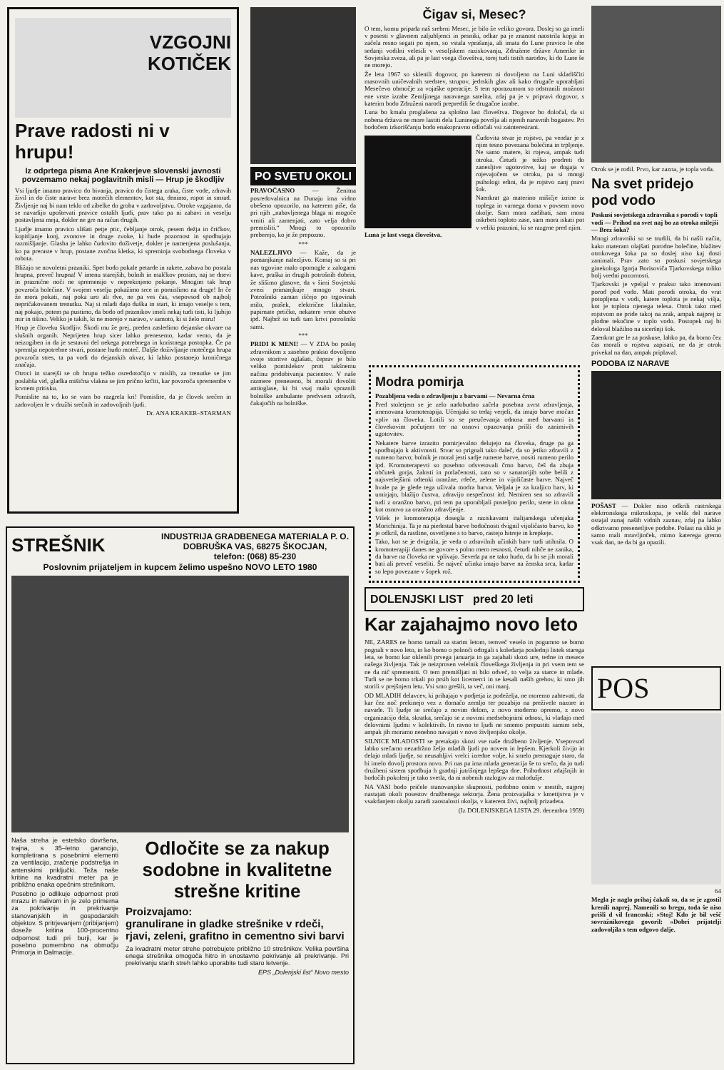VZGOJNI
KOTIČEK
Prave radosti ni v hrupu!
Iz odprtega pisma Ane Krakerjeve slovenski javnosti povzemamo nekaj poglavitnih misli — Hrup je škodljiv
Vsi ljudje imamo pravico do bivanja, pravico do čistega zraka, čiste vode, zdravih živil in do čiste narave brez motečih elementov, kot sta, denimo, ropot in smrad. Življenje naj bi nam teklo od zibelke do groba v zadovoljstvu. Otroke vzgajamo, da se navadijo upoštevati pravice ostalih ljudi, prav tako pa ni zabavi in veselju postavljena meja, dokler ne gre na račun drugih.
Ljudje imamo pravico slišati petje ptic, čebljanje otrok, pesem dežja in čričkov, kopitljanje konj, zvonove in druge zvoke, ki bude pozornost in spodbujajo razmišljanje. Glasba je lahko čudovito doživetje, dokler je namenjena poslušanju, ko pa preraste v hrup, postane zvočna kletka, ki spreminja svobodnega človeka v robota.
Bližajo se novoletni prazniki. Spet bodo pokale petarde in rakete, zabava bo postala hrupna, preveč hrupna! V imenu starejših, bolnih in malčkov prosim, naj se dnevi in praznične noči ne spremenijo v neprekinjeno pokanje. Mnogim tak hrup povzroča bolečine. V svojem veselju pokažimo srce in pomislimo na druge! In če že mora pokati, naj poka uro ali dve, ne pa ves čas, vsepovsod ob najbolj nepričakovanem trenutku. Naj si mladi dajo duška in stari, ki imajo veselje s tem, naj pokajo, potem pa pustimo, da bodo od praznikov imeli nekaj tudi tisti, ki ljubijo mir in tišino. Veliko je takih, ki ne morejo v naravo, v samoto, ki si želo miru!
Hrup je človeku škodljiv. Škodi mu že prej, preden zasledimo dejanske okvare na slušnih organih. Neprijeten hrup sicer lahko prenesemo, kadar vemo, da je neizogiben in da je sestavni del nekega potrebnega in koristnega postopka. Če pa spremlja nepotrebne stvari, postane hudo moteč. Daljše doživljanje motečega hrupa povzroča stres, ta pa vodi do dejanskih okvar, ki lahko postanejo kroničnega značaja.
Otroci in starejši se ob hrupu težko osredotočijo v mislih, za trenutke se jim poslabša vid, gladka mišična vlakna se jim prično krčiti, kar povzroča spremembe v krvnem pritisku.
Pomislite na to, ko se vam bo razgrela kri! Pomislite, da je človek srečen in zadovoljen le v družbi srečnih in zadovoljnih ljudi.
Dr. ANA KRAKER–STARMAN
PO SVETU OKOLI
PRAVOČASNO — Ženitna posredovalnica na Dunaju ima vidno obešeno opozorilo, na katerem piše, da pri njih „nabavljenega blaga ni mogoče vrniti ali zamenjati, zato velja dobro premisliti.“ Mnogi to opozorilo preberejo, ko je že prepozno.
***
NALEZLJIVO — Kaže, da je pomanjkanje nalezljivo. Komaj so si pri nas trgovine malo opomogle z zalogami kave, praška in drugih potrošnih dobrin, že slišimo glasove, da v širni Sovjetski zvezi primanjkuje mnogo stvari. Potrošniki zaman iščejo po trgovinah milo, prašek, električne likalnike, papirnate prtičke, nekatere vrste obutve ipd. Najbrž so tudi tam krivi potrošniki sami.
***
PRIDI K MENI! — V ZDA bo poslej zdravnikom z zasebno prakso dovoljeno svoje storitve oglašati, čeprav je bilo veliko pomislekov proti takšnemu načinu pridobivanja pacientov. V naše razmere preneseno, bi morali dovoliti antioglase, ki bi vsaj malo spraznili bolniške ambulante predvsem zdravih, čakajočih na bolniške.
Čigav si, Mesec?
O tem, komu pripada naš srebrni Mesec, je bilo že veliko govora. Doslej so ga imeli v posesti v glavnem zaljubljenci in pesniki, odkar pa je znanost naostrila kopja in začela resno segati po njem, so vstala vprašanja, ali imata do Lune pravico le obe sedanji vodilni velesili v vesoljskem raziskovanju, Združene države Amerike in Sovjetska zveza, ali pa je last vsega človeštva, torej tudi tistih narodov, ki do Lune še ne morejo.
Že leta 1967 so sklenili dogovor, po katerem ni dovoljeno na Luni skladiščiti masovnih uničevalnih sredstev, strupov, jedrskih glav ali kako drugače uporabljati Mesečevo območje za vojaške operacije. S tem sporazumom so odstranili možnost ene vrste izrabe Zemljinega naravnega satelita, zdaj pa je v pripravi dogovor, s katerim bodo Združeni narodi prepredili še drugačne izrabe.
Luna bo kmalu proglašena za splošno last človeštva. Dogovor bo določal, da si nobena država ne more lastiti dela Luninega površja ali njenih naravnih bogastev. Pri bodočem izkoriščanju bodo enakopravno odločali vsi zainteresirani.
Luna je last vsega človeštva.
Čudovita stvar je rojstvo, pa vendar je z njim tesno povezana bolečina in trpljenje. Ne samo matere, ki rojeva, ampak tudi otroka. Četudi je težko prodreti do zanesljive ugotovitve, kaj se dogaja v rojevajočem se otroku, pa si mnogi psihologi edini, da je rojstvo zanj pravi šok.
Naenkrat ga materino mišičje izrine iz toplega in varnega doma v povsem novo okolje. Sam mora zadihati, sam mora oskrbeti toploto zase, sam mora iskati pot v veliki praznini, ki se razgrne pred njim.
Otrok se je rodil. Prvo, kar zazna, je topla voda.
Na svet pridejo pod vodo
Poskusi sovjetskega zdravnika s porodi v topli vodi — Prihod na svet naj bo za otroka milejši — Brez šoka?
Mnogi zdravniki so se trudili, da bi našli način, kako materam olajšati porodne bolečine, blažitev otrokovega šoka pa so doslej niso kaj dosti zanimali. Prav zato so poskusi sovjetskega ginekologa Igorja Borisoviča Tjarkovskega toliko bolj vredni pozornosti.
Tjarkovski je vpeljal v prakso tako imenovani porod pod vodo. Mati porodi otroka, do vrat potopljena v vodi, katere toplota je nekaj višja, kot je toplota njenega telesa. Otrok tako med rojstvom ne pride takoj na zrak, ampak najprej iz plodne tekočine v toplo vodo. Postopek naj bi deloval blažilno na siceršnji šok.
Zaenkrat gre le za poskuse, lahko pa, da bomo čez čas morali o rojstvu zapisati, ne da je otrok privekal na dan, ampak priplaval.
PODOBA IZ NARAVE
POŠAST — Dokler niso odkrili rastrskega elektronskega mikroskopa, je velik del narave ostajal zunaj naših vidnih zaznav, zdaj pa lahko odkrivamo presenetljive podobe. Pošast na sliki je samo mali mravljinček, mimo katerega gremo vsak dan, ne da bi ga opazili.
STREŠNIK
INDUSTRIJA GRADBENEGA MATERIALA P. O.
DOBRUŠKA VAS, 68275 ŠKOCJAN,
telefon: (068) 85-230
Poslovnim prijateljem in kupcem želimo uspešno NOVO LETO 1980
Naša streha je estetsko dovršena, trajna, s 35–letno garancijo, kompletirana s posebnimi elementi za ventilacijo, zračenje podstrešja in antenskimi priključki. Teža naše kritine na kvadratni meter pa je približno enaka opečnim strešnikom.
Posebno jo odlikuje odpornost proti mrazu in nalivom in je zelo primerna za pokrivanje in prekrivanje stanovanjskih in gospodarskih objektov. S pritrjevanjem (pribijanjem) doseže kritina 100-procentno odpornost tudi pri burji, kar je posebno pomembno na območju Primorja in Dalmacije.
Odločite se za nakup sodobne in kvalitetne strešne kritine
Proizvajamo:
granulirane in gladke strešnike v rdeči, rjavi, zeleni, grafitno in cementno sivi barvi
Za kvadratni meter strehe potrebujete približno 10 strešnikov. Velika površina enega strešnika omogoča hitro in enostavno pokrivanje ali prekrivanje. Pri prekrivanju starih streh lahko uporabite tudi staro letvenje.
EPS „Dolenjski list“ Novo mesto
Modra pomirja
Pozabljena veda o zdravljenju z barvami — Nevarna črna
Pred stoletjem se je zelo nadobudno začela posebna zvrst zdravljenja, imenovana kromoterapija. Učenjaki so tedaj verjeli, da imajo barve močan vpliv na človeka. Lotili so se preučevanja odnosa med barvami in človekovim počutjem ter na osnovi opazovanja prišli do zanimivih ugotovitev.
Nekatere barve izrazito pomirjevalno delujejo na človeka, druge pa ga spodbujajo k aktivnosti. Stvar so prignali tako daleč, da so jetiko zdravili z rumeno barvo; bolnik je moral jesti sadje rumene barve, nositi rumeno perilo ipd. Kromoterapevti so posebno odsvetovali črno barvo, češ da zbuja občutek gorja, žalosti in potlačenosti, zato so v sanatorijih sobe belili z najsvetlejšimi odtenki oranžne, rdeče, zelene in vijoličaste barve. Največ hvale pa je glede tega uživala modra barva. Veljala je za kraljico barv, ki umirjajo, blažijo čustva, zdravijo nespečnost itd. Nemiren sen so zdravili tudi z oranžno barvo, pri tem pa uporabljali posteljno perilo, stene in okna kot osnovo za oranžno zdravljenje.
Višek je kromoterapija dosegla z raziskavami italijanskega učenjaka Morichinija. Ta je na piedestal barve bodočnosti dvignil vijoličasto barvo, ko je odkril, da rastline, osvetljene s to barvo, rastejo hitreje in krepkeje.
Tako, kot se je dvignila, je veda o zdravilnih učinkih barv tudi utihnila. O kromoterapiji danes ne govore s polno mero resnosti, četudi nihče ne zanika, da barve na človeka ne vplivajo. Seveda pa ne tako hudo, da bi se jih morali bati ali preveč veseliti. Še največ učinka imajo barve na ženska srca, kadar so lepo povezane v šopek rož.
DOLENJSKI LIST pred 20 leti
Kar zajahajmo novo leto
NE, ZARES ne bomo tarnali za starim letom, temveč veselo in pogumno se bomo pognali v novo leto, in ko bomo o polnoči odtrgali s koledarja poslednji listek starega leta, se bomo kar oklenili prvega januarja in ga zajahali skozi ure, tedne in mesece našega življenja. Tak je neizprosen velelnik človeškega življenja in pri vsem tem se ne da nič spremeniti. O tem premišljati ni bilo odveč, to velja za starce in mlade. Tudi se ne bomo trkali po prsih kot licemerci in se kesali naših grehov, ki smo jih storili v prejšnjem letu. Vsi smo grešili, ta več, oni manj.
OD MLADIH delavcev, ki prihajajo v podjetja iz podeželja, ne moremo zahtevati, da kar čez noč prekinejo vez z domačo zemljo ter pozabijo na preživele nazore in navade. Ti ljudje se srečajo z novim delom, z novo moderno opremo, z novo organizacijo dela, skratka, srečajo se z novimi medsebojnimi odnosi, ki vladajo med delovnimi ljudmi v kolektivih. In ravno te ljudi ne smemo prepustiti samim sebi, ampak jih moramo nenehno navajati v novo življenjsko okolje.
SILNICE MLADOSTI se pretakajo skozi vse naše družbeno življenje. Vsepovsod lahko srečamo nezadržno željo mladih ljudi po novem in lepšem. Kjerkoli živijo in delajo mladi ljudje, so neusahljivi vrelci izredne volje, ki smelo premaguje staro, da bi imelo dovolj prostora novo. Pri nas pa ima mlada generacija še to srečo, da jo tudi družbeni sistem spodbuja h gradnji jutrišnjega lepšega dne. Prihodnost zdajšnjih in bodočih pokolenj je tako svetla, da ni nobenih razlogov za malodušje.
NA VASI bodo pričele stanovanjske skupnosti, podobno onim v mestih, najprej nastajati okoli posestov družbenega sektorja. Žena proizvajalka v kmetijstvu je v vsakdanjem okolju zaradi zaostalosti okolja, v katerem živi, najbolj prizadeta.
(Iz DOLENJSKEGA LISTA 29. decembra 1959)
POS
64
Megla je naglo prihaj čakali so, da se je zgostil krenili naprej. Namenili so bregu, toda še niso prišli d vil francoski: »Stoj! Kdo je bil vešč sovražnikovega govoril: »Dobri prijatelji zadovoljila s tem odgovo dalje.